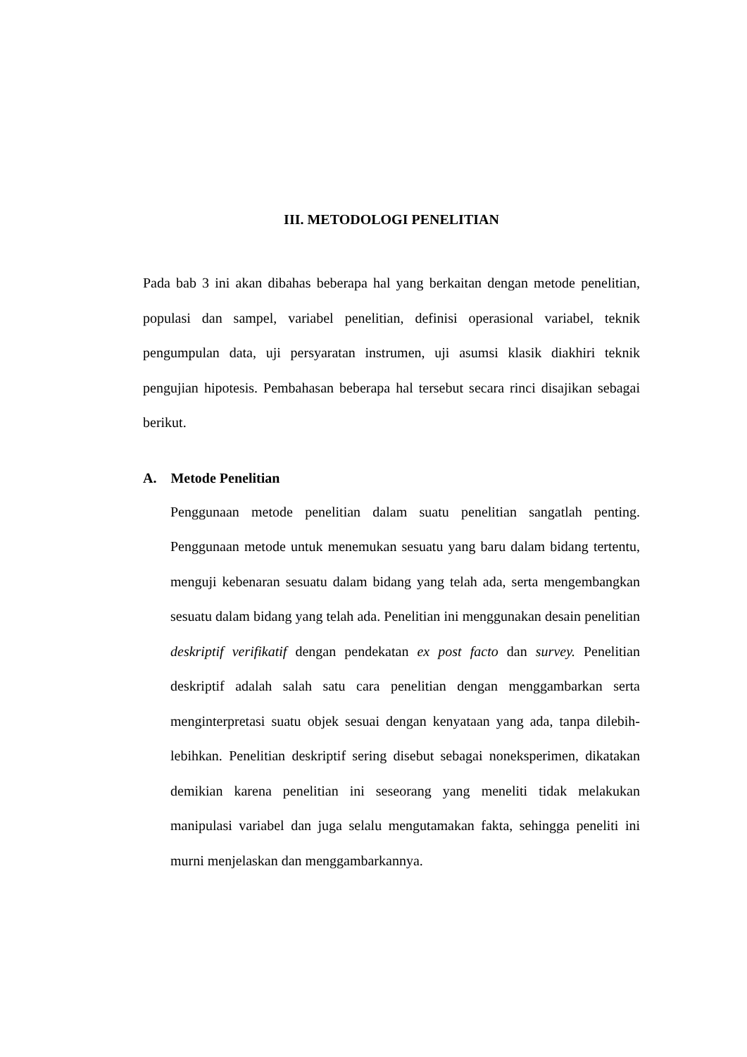III. METODOLOGI PENELITIAN
Pada bab 3 ini akan dibahas beberapa hal yang berkaitan dengan metode penelitian, populasi dan sampel, variabel penelitian, definisi operasional variabel, teknik pengumpulan data, uji persyaratan instrumen, uji asumsi klasik diakhiri teknik pengujian hipotesis. Pembahasan beberapa hal tersebut secara rinci disajikan sebagai berikut.
A. Metode Penelitian
Penggunaan metode penelitian dalam suatu penelitian sangatlah penting. Penggunaan metode untuk menemukan sesuatu yang baru dalam bidang tertentu, menguji kebenaran sesuatu dalam bidang yang telah ada, serta mengembangkan sesuatu dalam bidang yang telah ada. Penelitian ini menggunakan desain penelitian deskriptif verifikatif dengan pendekatan ex post facto dan survey. Penelitian deskriptif adalah salah satu cara penelitian dengan menggambarkan serta menginterpretasi suatu objek sesuai dengan kenyataan yang ada, tanpa dilebih-lebihkan. Penelitian deskriptif sering disebut sebagai noneksperimen, dikatakan demikian karena penelitian ini seseorang yang meneliti tidak melakukan manipulasi variabel dan juga selalu mengutamakan fakta, sehingga peneliti ini murni menjelaskan dan menggambarkannya.